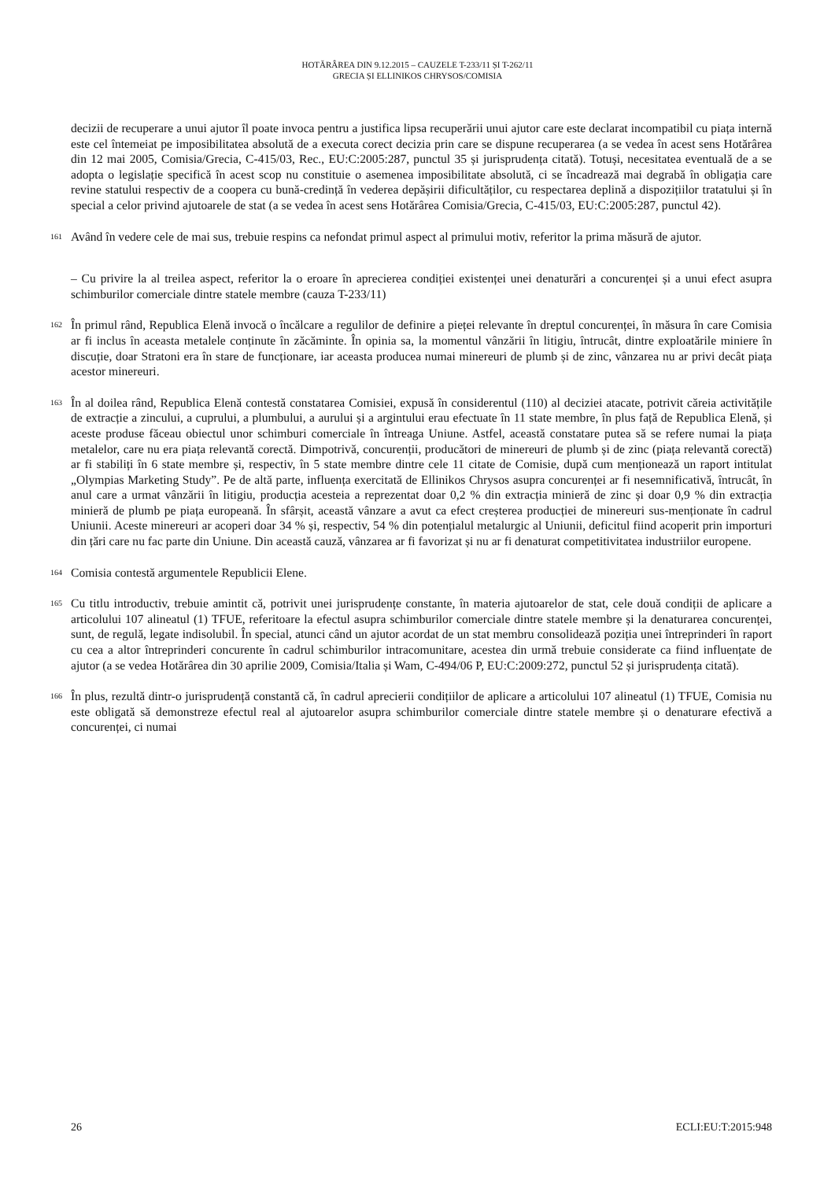HOTĂRÂREA DIN 9.12.2015 – CAUZELE T-233/11 ȘI T-262/11
GRECIA ȘI ELLINIKOS CHRYSOS/COMISIA
decizii de recuperare a unui ajutor îl poate invoca pentru a justifica lipsa recuperării unui ajutor care este declarat incompatibil cu piața internă este cel întemeiat pe imposibilitatea absolută de a executa corect decizia prin care se dispune recuperarea (a se vedea în acest sens Hotărârea din 12 mai 2005, Comisia/Grecia, C-415/03, Rec., EU:C:2005:287, punctul 35 și jurisprudența citată). Totuși, necesitatea eventuală de a se adopta o legislație specifică în acest scop nu constituie o asemenea imposibilitate absolută, ci se încadrează mai degrabă în obligația care revine statului respectiv de a coopera cu bună-credință în vederea depășirii dificultăților, cu respectarea deplină a dispozițiilor tratatului și în special a celor privind ajutoarele de stat (a se vedea în acest sens Hotărârea Comisia/Grecia, C-415/03, EU:C:2005:287, punctul 42).
161
Având în vedere cele de mai sus, trebuie respins ca nefondat primul aspect al primului motiv, referitor la prima măsură de ajutor.
– Cu privire la al treilea aspect, referitor la o eroare în aprecierea condiției existenței unei denaturări a concurenței și a unui efect asupra schimburilor comerciale dintre statele membre (cauza T-233/11)
162
În primul rând, Republica Elenă invocă o încălcare a regulilor de definire a pieței relevante în dreptul concurenței, în măsura în care Comisia ar fi inclus în aceasta metalele conținute în zăcăminte. În opinia sa, la momentul vânzării în litigiu, întrucât, dintre exploatările miniere în discuție, doar Stratoni era în stare de funcționare, iar aceasta producea numai minereuri de plumb și de zinc, vânzarea nu ar privi decât piața acestor minereuri.
163
În al doilea rând, Republica Elenă contestă constatarea Comisiei, expusă în considerentul (110) al deciziei atacate, potrivit căreia activitățile de extracție a zincului, a cuprului, a plumbului, a aurului și a argintului erau efectuate în 11 state membre, în plus față de Republica Elenă, și aceste produse făceau obiectul unor schimburi comerciale în întreaga Uniune. Astfel, această constatare putea să se refere numai la piața metalelor, care nu era piața relevantă corectă. Dimpotrivă, concurenții, producători de minereuri de plumb și de zinc (piața relevantă corectă) ar fi stabiliți în 6 state membre și, respectiv, în 5 state membre dintre cele 11 citate de Comisie, după cum menționează un raport intitulat „Olympias Marketing Study”. Pe de altă parte, influența exercitată de Ellinikos Chrysos asupra concurenței ar fi nesemnificativă, întrucât, în anul care a urmat vânzării în litigiu, producția acesteia a reprezentat doar 0,2 % din extracția minieră de zinc și doar 0,9 % din extracția minieră de plumb pe piața europeană. În sfârșit, această vânzare a avut ca efect creșterea producției de minereuri sus-menționate în cadrul Uniunii. Aceste minereuri ar acoperi doar 34 % și, respectiv, 54 % din potențialul metalurgic al Uniunii, deficitul fiind acoperit prin importuri din țări care nu fac parte din Uniune. Din această cauză, vânzarea ar fi favorizat și nu ar fi denaturat competitivitatea industriilor europene.
164
Comisia contestă argumentele Republicii Elene.
165
Cu titlu introductiv, trebuie amintit că, potrivit unei jurisprudențe constante, în materia ajutoarelor de stat, cele două condiții de aplicare a articolului 107 alineatul (1) TFUE, referitoare la efectul asupra schimburilor comerciale dintre statele membre și la denaturarea concurenței, sunt, de regulă, legate indisolubil. În special, atunci când un ajutor acordat de un stat membru consolidează poziția unei întreprinderi în raport cu cea a altor întreprinderi concurente în cadrul schimburilor intracomunitare, acestea din urmă trebuie considerate ca fiind influențate de ajutor (a se vedea Hotărârea din 30 aprilie 2009, Comisia/Italia și Wam, C-494/06 P, EU:C:2009:272, punctul 52 și jurisprudența citată).
166
În plus, rezultă dintr-o jurisprudență constantă că, în cadrul aprecierii condițiilor de aplicare a articolului 107 alineatul (1) TFUE, Comisia nu este obligată să demonstreze efectul real al ajutoarelor asupra schimburilor comerciale dintre statele membre și o denaturare efectivă a concurenței, ci numai
26 ECLI:EU:T:2015:948